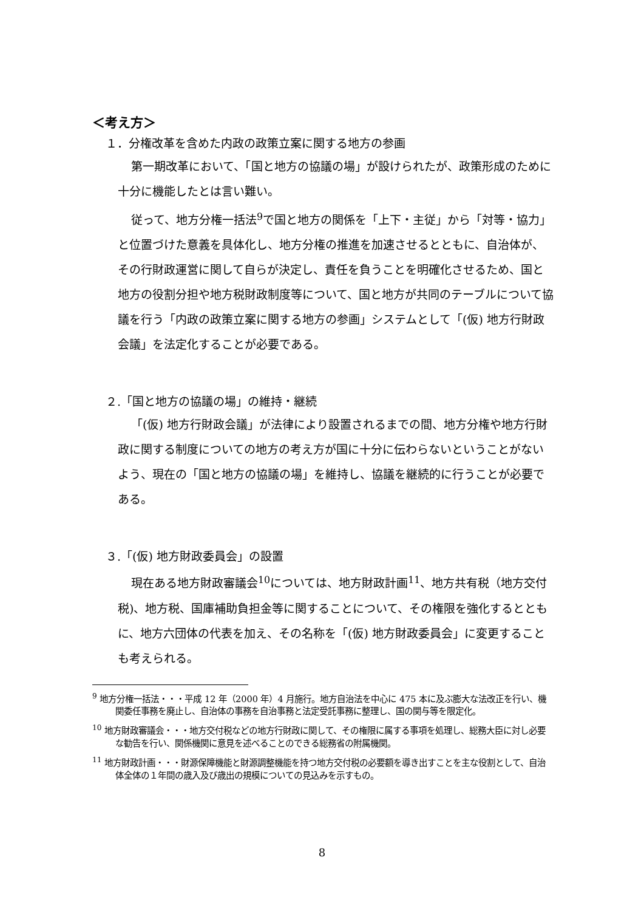＜考え方＞
１．分権改革を含めた内政の政策立案に関する地方の参画
第一期改革において、「国と地方の協議の場」が設けられたが、政策形成のために十分に機能したとは言い難い。
従って、地方分権一括法<sup>9</sup>で国と地方の関係を「上下・主従」から「対等・協力」と位置づけた意義を具体化し、地方分権の推進を加速させるとともに、自治体が、その行財政運営に関して自らが決定し、責任を負うことを明確化させるため、国と地方の役割分担や地方税財政制度等について、国と地方が共同のテーブルについて協議を行う「内政の政策立案に関する地方の参画」システムとして「(仮) 地方行財政会議」を法定化することが必要である。
２.「国と地方の協議の場」の維持・継続
「(仮) 地方行財政会議」が法律により設置されるまでの間、地方分権や地方行財政に関する制度についての地方の考え方が国に十分に伝わらないということがないよう、現在の「国と地方の協議の場」を維持し、協議を継続的に行うことが必要である。
３.「(仮) 地方財政委員会」の設置
現在ある地方財政審議会<sup>10</sup>については、地方財政計画<sup>11</sup>、地方共有税（地方交付税)、地方税、国庫補助負担金等に関することについて、その権限を強化するとともに、地方六団体の代表を加え、その名称を「(仮) 地方財政委員会」に変更することも考えられる。
<sup>9</sup> 地方分権一括法・・・平成 12 年（2000 年）4 月施行。地方自治法を中心に 475 本に及ぶ膨大な法改正を行い、機関委任事務を廃止し、自治体の事務を自治事務と法定受託事務に整理し、国の関与等を限定化。
<sup>10</sup> 地方財政審議会・・・地方交付税などの地方行財政に関して、その権限に属する事項を処理し、総務大臣に対し必要な勧告を行い、関係機関に意見を述べることのできる総務省の附属機関。
<sup>11</sup> 地方財政計画・・・財源保障機能と財源調整機能を持つ地方交付税の必要額を導き出すことを主な役割として、自治体全体の１年間の歳入及び歳出の規模についての見込みを示すもの。
8